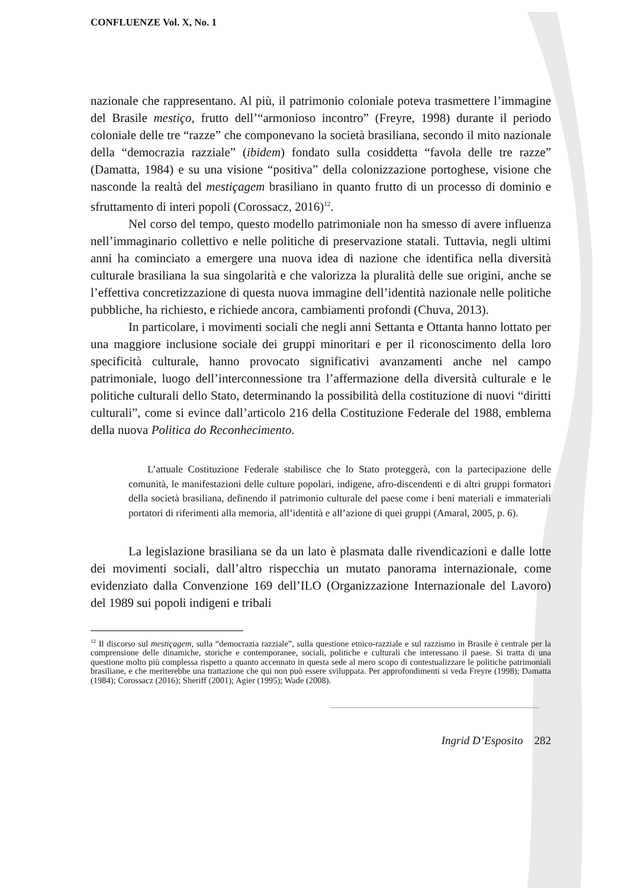CONFLUENZE Vol. X, No. 1
nazionale che rappresentano. Al più, il patrimonio coloniale poteva trasmettere l’immagine del Brasile mestiço, frutto dell’“armonioso incontro” (Freyre, 1998) durante il periodo coloniale delle tre “razze” che componevano la società brasiliana, secondo il mito nazionale della “democrazia razziale” (ibidem) fondato sulla cosiddetta “favola delle tre razze” (Damatta, 1984) e su una visione “positiva” della colonizzazione portoghese, visione che nasconde la realtà del mestiçagem brasiliano in quanto frutto di un processo di dominio e sfruttamento di interi popoli (Corossacz, 2016)<sup>12</sup>.
Nel corso del tempo, questo modello patrimoniale non ha smesso di avere influenza nell’immaginario collettivo e nelle politiche di preservazione statali. Tuttavia, negli ultimi anni ha cominciato a emergere una nuova idea di nazione che identifica nella diversità culturale brasiliana la sua singolarità e che valorizza la pluralità delle sue origini, anche se l’effettiva concretizzazione di questa nuova immagine dell’identità nazionale nelle politiche pubbliche, ha richiesto, e richiede ancora, cambiamenti profondi (Chuva, 2013).
In particolare, i movimenti sociali che negli anni Settanta e Ottanta hanno lottato per una maggiore inclusione sociale dei gruppi minoritari e per il riconoscimento della loro specificità culturale, hanno provocato significativi avanzamenti anche nel campo patrimoniale, luogo dell’interconnessione tra l’affermazione della diversità culturale e le politiche culturali dello Stato, determinando la possibilità della costituzione di nuovi “diritti culturali”, come si evince dall’articolo 216 della Costituzione Federale del 1988, emblema della nuova Politica do Reconhecimento.
L’attuale Costituzione Federale stabilisce che lo Stato proteggerà, con la partecipazione delle comunità, le manifestazioni delle culture popolari, indigene, afro-discendenti e di altri gruppi formatori della società brasiliana, definendo il patrimonio culturale del paese come i beni materiali e immateriali portatori di riferimenti alla memoria, all’identità e all’azione di quei gruppi (Amaral, 2005, p. 6).
La legislazione brasiliana se da un lato è plasmata dalle rivendicazioni e dalle lotte dei movimenti sociali, dall’altro rispecchia un mutato panorama internazionale, come evidenziato dalla Convenzione 169 dell’ILO (Organizzazione Internazionale del Lavoro) del 1989 sui popoli indigeni e tribali
<sup>12</sup> Il discorso sul mestiçagem, sulla “democrazia razziale”, sulla questione etnico-razziale e sul razzismo in Brasile è centrale per la comprensione delle dinamiche, storiche e contemporanee, sociali, politiche e culturali che interessano il paese. Si tratta di una questione molto più complessa rispetto a quanto accennato in questa sede al mero scopo di contestualizzare le politiche patrimoniali brasiliane, e che meriterebbe una trattazione che qui non può essere sviluppata. Per approfondimenti si veda Freyre (1998); Damatta (1984); Corossacz (2016); Sheriff (2001); Agier (1995); Wade (2008).
Ingrid D’Esposito 282